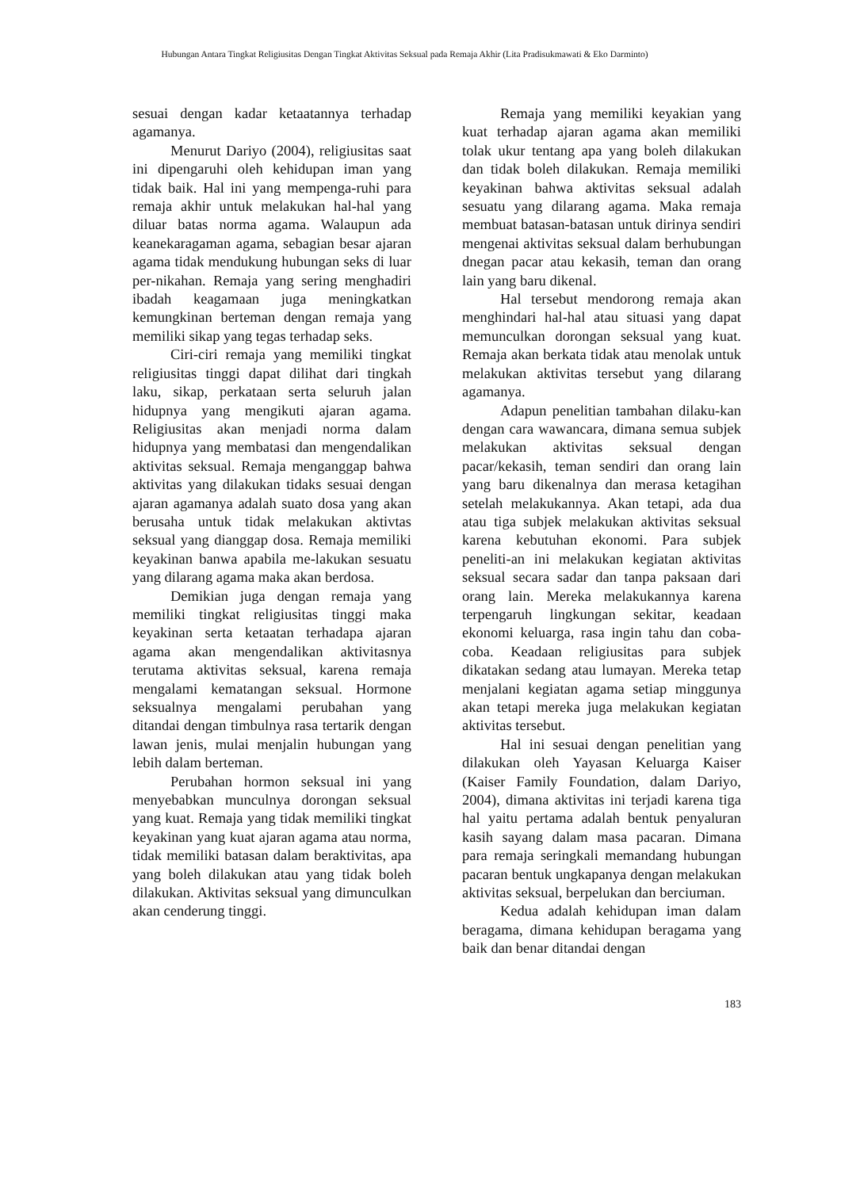Hubungan Antara Tingkat Religiusitas Dengan Tingkat Aktivitas Seksual pada Remaja Akhir (Lita Pradisukmawati & Eko Darminto)
sesuai dengan kadar ketaatannya terhadap agamanya.
Menurut Dariyo (2004), religiusitas saat ini dipengaruhi oleh kehidupan iman yang tidak baik. Hal ini yang mempenga-ruhi para remaja akhir untuk melakukan hal-hal yang diluar batas norma agama. Walaupun ada keanekaragaman agama, sebagian besar ajaran agama tidak mendukung hubungan seks di luar per-nikahan. Remaja yang sering menghadiri ibadah keagamaan juga meningkatkan kemungkinan berteman dengan remaja yang memiliki sikap yang tegas terhadap seks.
Ciri-ciri remaja yang memiliki tingkat religiusitas tinggi dapat dilihat dari tingkah laku, sikap, perkataan serta seluruh jalan hidupnya yang mengikuti ajaran agama. Religiusitas akan menjadi norma dalam hidupnya yang membatasi dan mengendalikan aktivitas seksual. Remaja menganggap bahwa aktivitas yang dilakukan tidaks sesuai dengan ajaran agamanya adalah suato dosa yang akan berusaha untuk tidak melakukan aktivtas seksual yang dianggap dosa. Remaja memiliki keyakinan banwa apabila me-lakukan sesuatu yang dilarang agama maka akan berdosa.
Demikian juga dengan remaja yang memiliki tingkat religiusitas tinggi maka keyakinan serta ketaatan terhadapa ajaran agama akan mengendalikan aktivitasnya terutama aktivitas seksual, karena remaja mengalami kematangan seksual. Hormone seksualnya mengalami perubahan yang ditandai dengan timbulnya rasa tertarik dengan lawan jenis, mulai menjalin hubungan yang lebih dalam berteman.
Perubahan hormon seksual ini yang menyebabkan munculnya dorongan seksual yang kuat. Remaja yang tidak memiliki tingkat keyakinan yang kuat ajaran agama atau norma, tidak memiliki batasan dalam beraktivitas, apa yang boleh dilakukan atau yang tidak boleh dilakukan. Aktivitas seksual yang dimunculkan akan cenderung tinggi.
Remaja yang memiliki keyakian yang kuat terhadap ajaran agama akan memiliki tolak ukur tentang apa yang boleh dilakukan dan tidak boleh dilakukan. Remaja memiliki keyakinan bahwa aktivitas seksual adalah sesuatu yang dilarang agama. Maka remaja membuat batasan-batasan untuk dirinya sendiri mengenai aktivitas seksual dalam berhubungan dnegan pacar atau kekasih, teman dan orang lain yang baru dikenal.
Hal tersebut mendorong remaja akan menghindari hal-hal atau situasi yang dapat memunculkan dorongan seksual yang kuat. Remaja akan berkata tidak atau menolak untuk melakukan aktivitas tersebut yang dilarang agamanya.
Adapun penelitian tambahan dilaku-kan dengan cara wawancara, dimana semua subjek melakukan aktivitas seksual dengan pacar/kekasih, teman sendiri dan orang lain yang baru dikenalnya dan merasa ketagihan setelah melakukannya. Akan tetapi, ada dua atau tiga subjek melakukan aktivitas seksual karena kebutuhan ekonomi. Para subjek peneliti-an ini melakukan kegiatan aktivitas seksual secara sadar dan tanpa paksaan dari orang lain. Mereka melakukannya karena terpengaruh lingkungan sekitar, keadaan ekonomi keluarga, rasa ingin tahu dan coba-coba. Keadaan religiusitas para subjek dikatakan sedang atau lumayan. Mereka tetap menjalani kegiatan agama setiap minggunya akan tetapi mereka juga melakukan kegiatan aktivitas tersebut.
Hal ini sesuai dengan penelitian yang dilakukan oleh Yayasan Keluarga Kaiser (Kaiser Family Foundation, dalam Dariyo, 2004), dimana aktivitas ini terjadi karena tiga hal yaitu pertama adalah bentuk penyaluran kasih sayang dalam masa pacaran. Dimana para remaja seringkali memandang hubungan pacaran bentuk ungkapanya dengan melakukan aktivitas seksual, berpelukan dan berciuman.
Kedua adalah kehidupan iman dalam beragama, dimana kehidupan beragama yang baik dan benar ditandai dengan
183